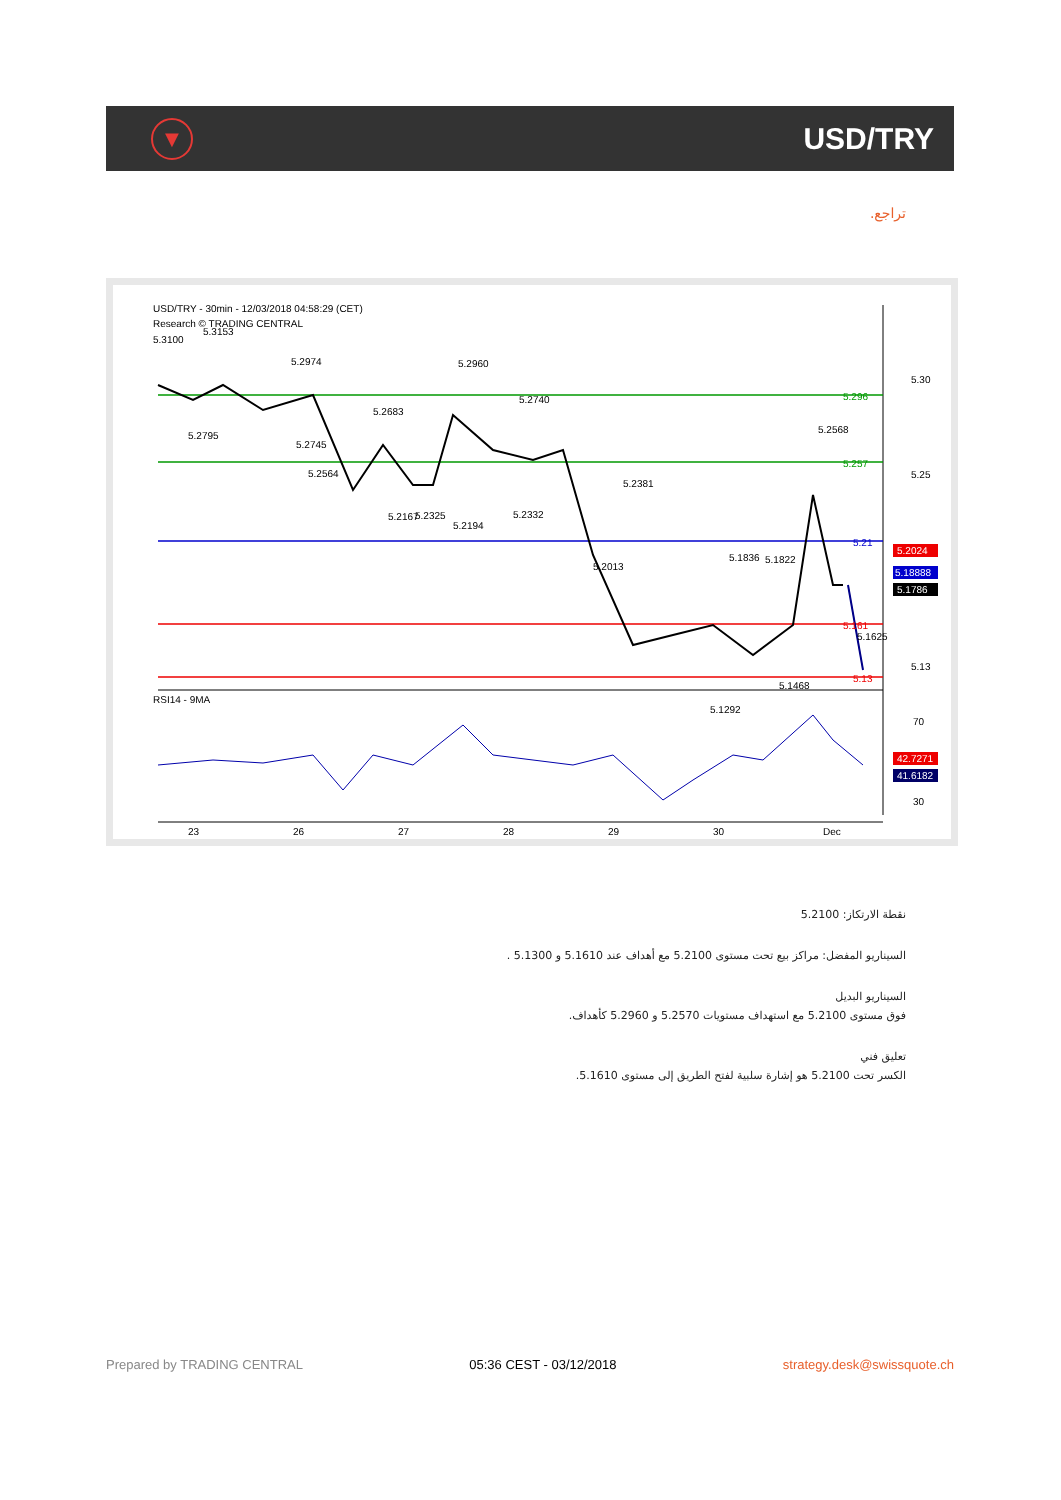▼
USD/TRY
تراجع.
USD/TRY - 30min - 12/03/2018 04:58:29 (CET)
Research © TRADING CENTRAL
5.30
5.25
5.13
5.296
5.257
5.21
5.161
5.13
5.2024
5.18888
5.1786
5.3100
5.3153
5.2974
5.2960
5.2795
5.2745
5.2564
5.2683
5.2740
5.2167
5.2325
5.2194
5.2332
5.2381
5.2013
5.1836
5.1822
5.2568
5.1625
5.1468
5.1292
RSI14 - 9MA
70
30
42.7271
41.6182
23
26
27
28
29
30
Dec
نقطة الارتكاز: 5.2100
السيناريو المفضل: مراكز بيع تحت مستوى 5.2100 مع أهداف عند 5.1610 و 5.1300 .
السيناريو البديل
فوق مستوى 5.2100 مع استهداف مستويات 5.2570 و 5.2960 كأهداف.
تعليق فني
الكسر تحت 5.2100 هو إشارة سلبية لفتح الطريق إلى مستوى 5.1610.
Prepared by TRADING CENTRAL 05:36 CEST - 03/12/2018 strategy.desk@swissquote.ch